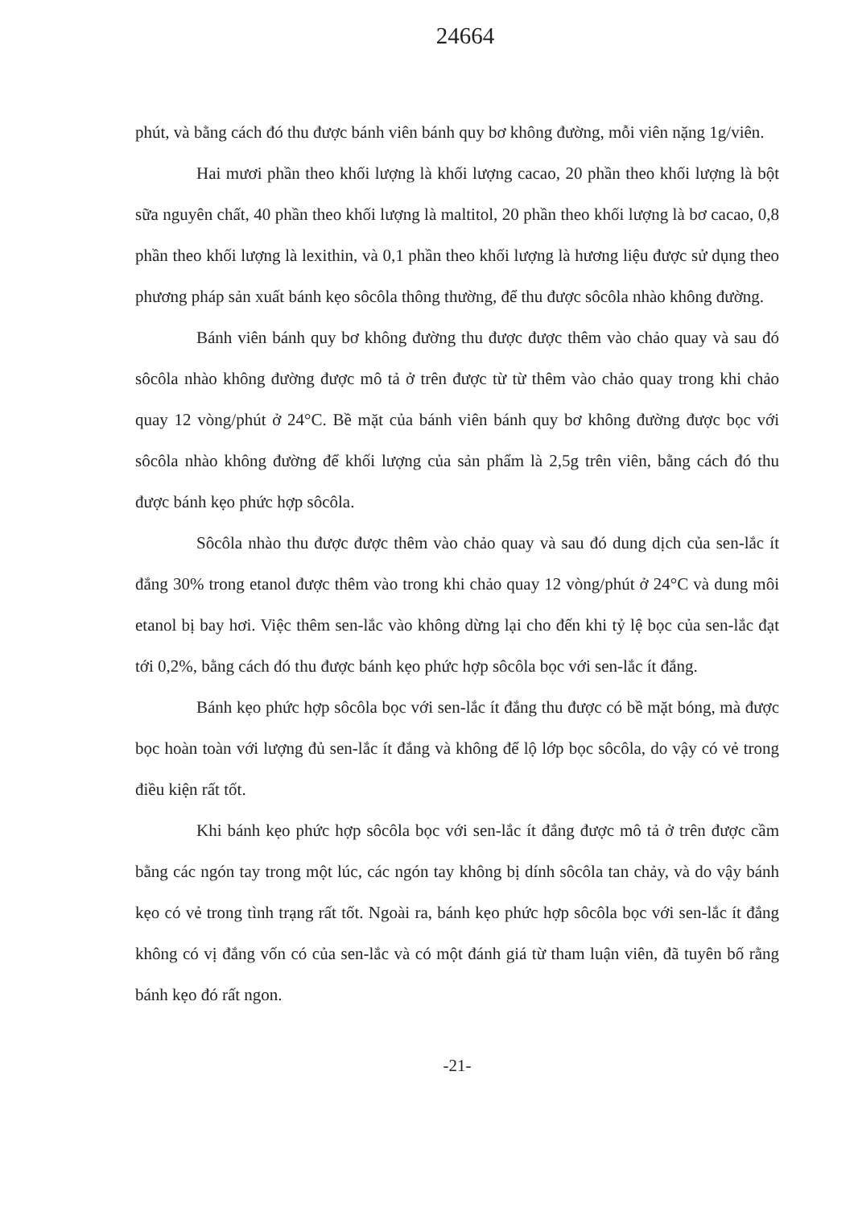24664
phút, và bằng cách đó thu được bánh viên bánh quy bơ không đường, mỗi viên nặng 1g/viên.
Hai mươi phần theo khối lượng là khối lượng cacao, 20 phần theo khối lượng là bột sữa nguyên chất, 40 phần theo khối lượng là maltitol, 20 phần theo khối lượng là bơ cacao, 0,8 phần theo khối lượng là lexithin, và 0,1 phần theo khối lượng là hương liệu được sử dụng theo phương pháp sản xuất bánh kẹo sôcôla thông thường, để thu được sôcôla nhào không đường.
Bánh viên bánh quy bơ không đường thu được được thêm vào chảo quay và sau đó sôcôla nhào không đường được mô tả ở trên được từ từ thêm vào chảo quay trong khi chảo quay 12 vòng/phút ở 24°C. Bề mặt của bánh viên bánh quy bơ không đường được bọc với sôcôla nhào không đường để khối lượng của sản phẩm là 2,5g trên viên, bằng cách đó thu được bánh kẹo phức hợp sôcôla.
Sôcôla nhào thu được được thêm vào chảo quay và sau đó dung dịch của sen-lắc ít đắng 30% trong etanol được thêm vào trong khi chảo quay 12 vòng/phút ở 24°C và dung môi etanol bị bay hơi. Việc thêm sen-lắc vào không dừng lại cho đến khi tỷ lệ bọc của sen-lắc đạt tới 0,2%, bằng cách đó thu được bánh kẹo phức hợp sôcôla bọc với sen-lắc ít đắng.
Bánh kẹo phức hợp sôcôla bọc với sen-lắc ít đắng thu được có bề mặt bóng, mà được bọc hoàn toàn với lượng đủ sen-lắc ít đắng và không để lộ lớp bọc sôcôla, do vậy có vẻ trong điều kiện rất tốt.
Khi bánh kẹo phức hợp sôcôla bọc với sen-lắc ít đắng được mô tả ở trên được cầm bằng các ngón tay trong một lúc, các ngón tay không bị dính sôcôla tan chảy, và do vậy bánh kẹo có vẻ trong tình trạng rất tốt. Ngoài ra, bánh kẹo phức hợp sôcôla bọc với sen-lắc ít đắng không có vị đắng vốn có của sen-lắc và có một đánh giá từ tham luận viên, đã tuyên bố rằng bánh kẹo đó rất ngon.
-21-